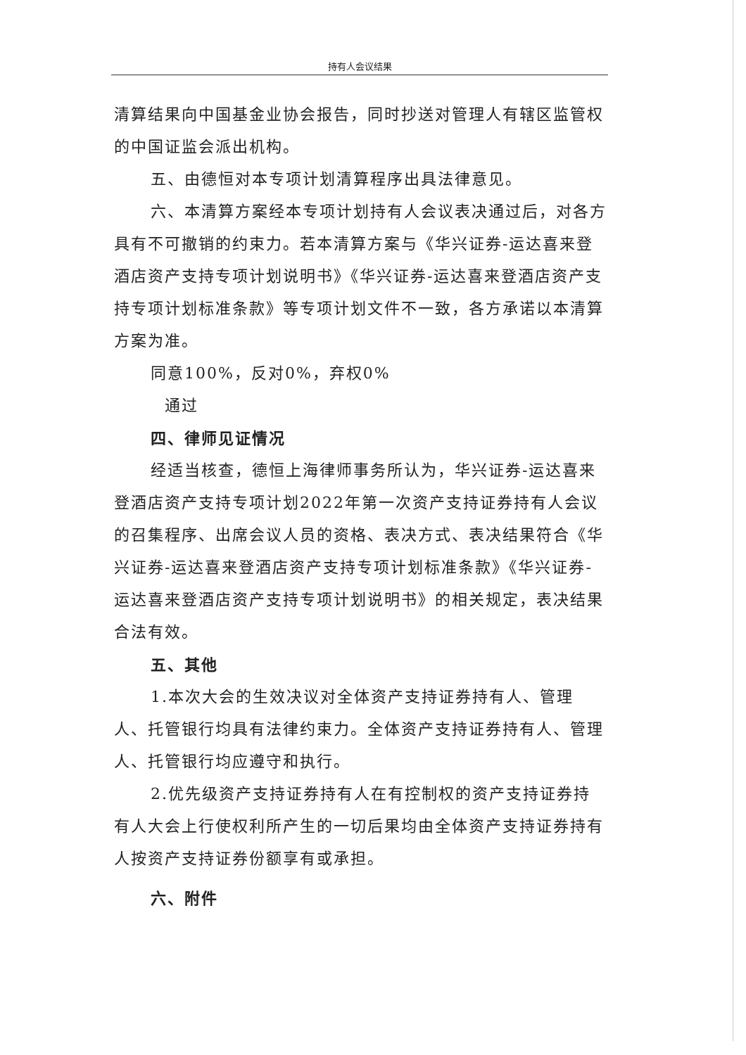持有人会议结果
清算结果向中国基金业协会报告，同时抄送对管理人有辖区监管权的中国证监会派出机构。
五、由德恒对本专项计划清算程序出具法律意见。
六、本清算方案经本专项计划持有人会议表决通过后，对各方具有不可撤销的约束力。若本清算方案与《华兴证券-运达喜来登酒店资产支持专项计划说明书》《华兴证券-运达喜来登酒店资产支持专项计划标准条款》等专项计划文件不一致，各方承诺以本清算方案为准。
同意100%，反对0%，弃权0%
通过
四、律师见证情况
经适当核查，德恒上海律师事务所认为，华兴证券-运达喜来登酒店资产支持专项计划2022年第一次资产支持证券持有人会议的召集程序、出席会议人员的资格、表决方式、表决结果符合《华兴证券-运达喜来登酒店资产支持专项计划标准条款》《华兴证券-运达喜来登酒店资产支持专项计划说明书》的相关规定，表决结果合法有效。
五、其他
1.本次大会的生效决议对全体资产支持证券持有人、管理人、托管银行均具有法律约束力。全体资产支持证券持有人、管理人、托管银行均应遵守和执行。
2.优先级资产支持证券持有人在有控制权的资产支持证券持有人大会上行使权利所产生的一切后果均由全体资产支持证券持有人按资产支持证券份额享有或承担。
六、附件